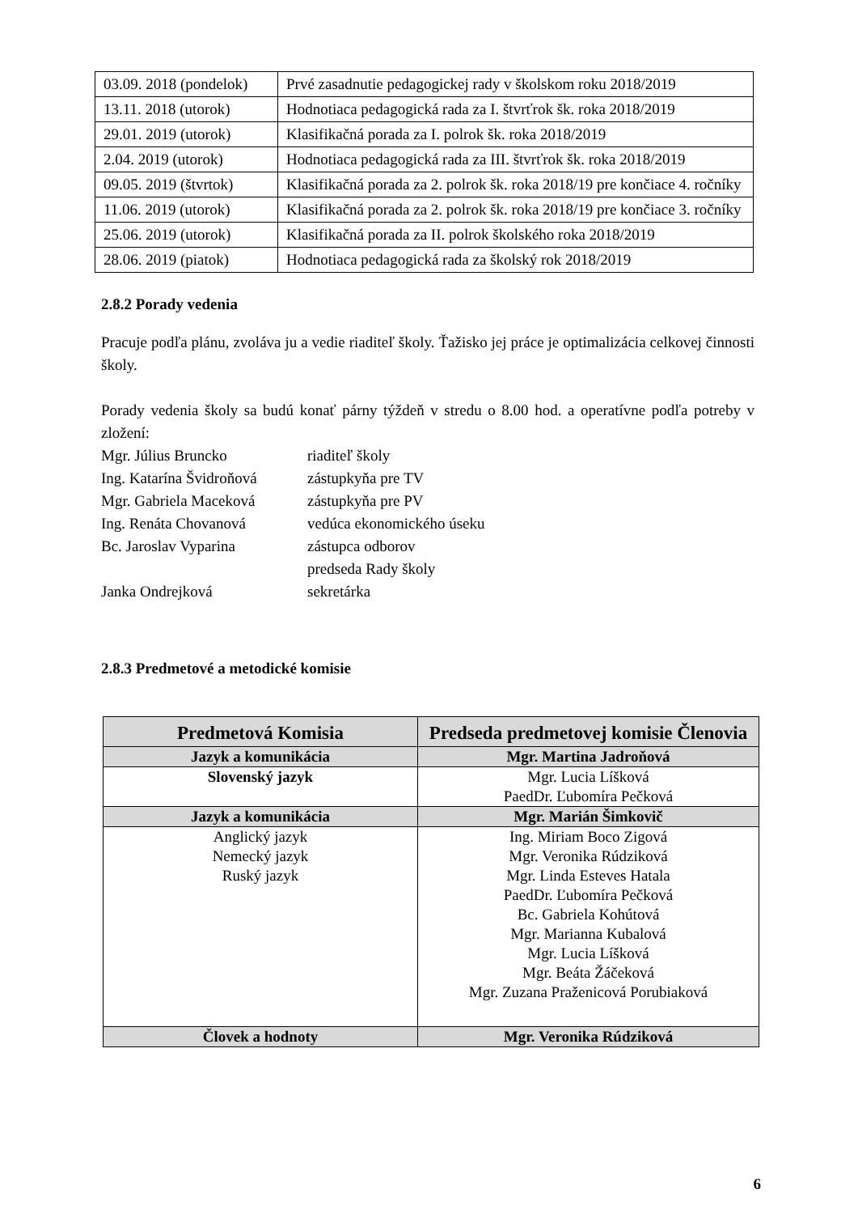| 03.09. 2018 (pondelok) | Prvé zasadnutie pedagogickej rady v školskom roku 2018/2019 |
| 13.11. 2018 (utorok) | Hodnotiaca pedagogická rada za I. štvrťrok šk. roka 2018/2019 |
| 29.01. 2019 (utorok) | Klasifikačná porada za I. polrok šk. roka 2018/2019 |
| 2.04. 2019 (utorok) | Hodnotiaca pedagogická rada za III. štvrťrok šk. roka 2018/2019 |
| 09.05. 2019 (štvrtok) | Klasifikačná porada za 2. polrok šk. roka 2018/19 pre končiace 4. ročníky |
| 11.06. 2019 (utorok) | Klasifikačná porada za 2. polrok šk. roka 2018/19 pre končiace 3. ročníky |
| 25.06. 2019 (utorok) | Klasifikačná porada za II. polrok školského roka 2018/2019 |
| 28.06. 2019 (piatok) | Hodnotiaca pedagogická rada za školský rok 2018/2019 |
2.8.2 Porady vedenia
Pracuje podľa plánu, zvoláva ju a vedie riaditeľ školy. Ťažisko jej práce je optimalizácia celkovej činnosti školy.
Porady vedenia školy sa budú konať párny týždeň v stredu o 8.00 hod. a operatívne podľa potreby v zložení:
Mgr. Július Bruncko riaditeľ školy
Ing. Katarína Švidroňová zástupkyňa pre TV
Mgr. Gabriela Maceková zástupkyňa pre PV
Ing. Renáta Chovanová vedúca ekonomického úseku
Bc. Jaroslav Vyparina zástupca odborov
predseda Rady školy
Janka Ondrejková sekretárka
2.8.3 Predmetové a metodické komisie
| Predmetová Komisia | Predseda predmetovej komisie Členovia |
| --- | --- |
| Jazyk a komunikácia | Mgr. Martina Jadroňová |
| Slovenský jazyk | Mgr. Lucia Líšková PaedDr. Ľubomíra Pečková |
| Jazyk a komunikácia | Mgr. Marián Šimkovič |
| Anglický jazyk Nemecký jazyk Ruský jazyk | Ing. Miriam Boco Zigová Mgr. Veronika Rúdziková Mgr. Linda Esteves Hatala PaedDr. Ľubomíra Pečková Bc. Gabriela Kohútová Mgr. Marianna Kubalová Mgr. Lucia Líšková Mgr. Beáta Žáčeková Mgr. Zuzana Praženicová Porubiaková |
| Človek a hodnoty | Mgr. Veronika Rúdziková |
6